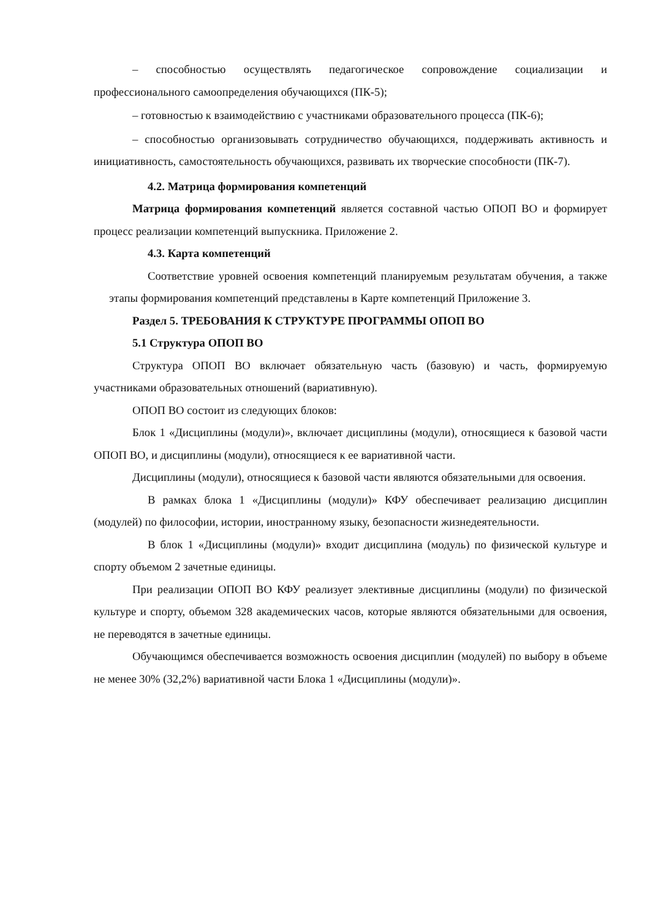– способностью осуществлять педагогическое сопровождение социализации и профессионального самоопределения обучающихся (ПК-5);
– готовностью к взаимодействию с участниками образовательного процесса (ПК-6);
– способностью организовывать сотрудничество обучающихся, поддерживать активность и инициативность, самостоятельность обучающихся, развивать их творческие способности (ПК-7).
4.2. Матрица формирования компетенций
Матрица формирования компетенций является составной частью ОПОП ВО и формирует процесс реализации компетенций выпускника. Приложение 2.
4.3. Карта компетенций
Соответствие уровней освоения компетенций планируемым результатам обучения, а также этапы формирования компетенций представлены в Карте компетенций Приложение 3.
Раздел 5. ТРЕБОВАНИЯ К СТРУКТУРЕ ПРОГРАММЫ ОПОП ВО
5.1 Структура ОПОП ВО
Структура ОПОП ВО включает обязательную часть (базовую) и часть, формируемую участниками образовательных отношений (вариативную).
ОПОП ВО состоит из следующих блоков:
Блок 1 «Дисциплины (модули)», включает дисциплины (модули), относящиеся к базовой части ОПОП ВО, и дисциплины (модули), относящиеся к ее вариативной части.
Дисциплины (модули), относящиеся к базовой части являются обязательными для освоения.
В рамках блока 1 «Дисциплины (модули)» КФУ обеспечивает реализацию дисциплин (модулей) по философии, истории, иностранному языку, безопасности жизнедеятельности.
В блок 1 «Дисциплины (модули)» входит дисциплина (модуль) по физической культуре и спорту объемом 2 зачетные единицы.
При реализации ОПОП ВО КФУ реализует элективные дисциплины (модули) по физической культуре и спорту, объемом 328 академических часов, которые являются обязательными для освоения, не переводятся в зачетные единицы.
Обучающимся обеспечивается возможность освоения дисциплин (модулей) по выбору в объеме не менее 30% (32,2%) вариативной части Блока 1 «Дисциплины (модули)».